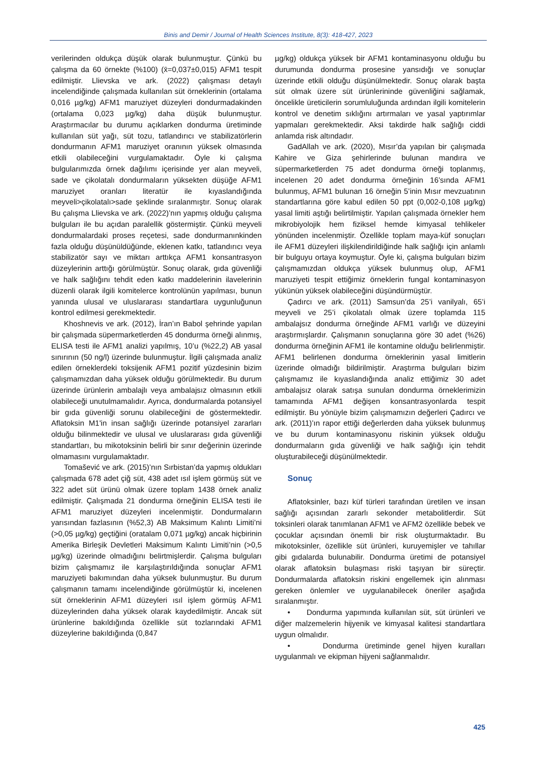Binis and Demir / Journal of Health Sciences Institute, 8(3): 418-427, 2023
verilerinden oldukça düşük olarak bulunmuştur. Çünkü bu çalışma da 60 örnekte (%100) (x̄=0,037±0,015) AFM1 tespit edilmiştir. Llievska ve ark. (2022) çalışması detaylı incelendiğinde çalışmada kullanılan süt örneklerinin (ortalama 0,016 µg/kg) AFM1 maruziyet düzeyleri dondurmadakinden (ortalama 0,023 µg/kg) daha düşük bulunmuştur. Araştırmacılar bu durumu açıklarken dondurma üretiminde kullanılan süt yağı, süt tozu, tatlandırıcı ve stabilizatörlerin dondurmanın AFM1 maruziyet oranının yüksek olmasında etkili olabileceğini vurgulamaktadır. Öyle ki çalışma bulgularımızda örnek dağılımı içerisinde yer alan meyveli, sade ve çikolatalı dondurmaların yüksekten düşüğe AFM1 maruziyet oranları literatür ile kıyaslandığında meyveli>çikolatalı>sade şeklinde sıralanmıştır. Sonuç olarak Bu çalışma Llievska ve ark. (2022)’nın yapmış olduğu çalışma bulguları ile bu açıdan paralellik göstermiştir. Çünkü meyveli dondurmalardaki proses reçetesi, sade dondurmanınkinden fazla olduğu düşünüldüğünde, eklenen katkı, tatlandırıcı veya stabilizatör sayı ve miktarı arttıkça AFM1 konsantrasyon düzeylerinin arttığı görülmüştür. Sonuç olarak, gıda güvenliği ve halk sağlığını tehdit eden katkı maddelerinin ilavelerinin düzenli olarak ilgili komitelerce kontrolünün yapılması, bunun yanında ulusal ve uluslararası standartlara uygunluğunun kontrol edilmesi gerekmektedir.
Khoshnevis ve ark. (2012), İran’ın Babol şehrinde yapılan bir çalışmada süpermarketlerden 45 dondurma örneği alınmış, ELISA testi ile AFM1 analizi yapılmış, 10’u (%22,2) AB yasal sınırının (50 ng/l) üzerinde bulunmuştur. İlgili çalışmada analiz edilen örneklerdeki toksijenik AFM1 pozitif yüzdesinin bizim çalışmamızdan daha yüksek olduğu görülmektedir. Bu durum üzerinde ürünlerin ambalajlı veya ambalajsız olmasının etkili olabileceği unutulmamalıdır. Ayrıca, dondurmalarda potansiyel bir gıda güvenliği sorunu olabileceğini de göstermektedir. Aflatoksin M1'in insan sağlığı üzerinde potansiyel zararları olduğu bilinmektedir ve ulusal ve uluslararası gıda güvenliği standartları, bu mikotoksinin belirli bir sınır değerinin üzerinde olmamasını vurgulamaktadır.
Tomašević ve ark. (2015)’nın Sırbistan’da yapmış oldukları çalışmada 678 adet çiğ süt, 438 adet ısıl işlem görmüş süt ve 322 adet süt ürünü olmak üzere toplam 1438 örnek analiz edilmiştir. Çalışmada 21 dondurma örneğinin ELISA testi ile AFM1 maruziyet düzeyleri incelenmiştir. Dondurmaların yarısından fazlasının (%52,3) AB Maksimum Kalıntı Limiti’ni (>0,05 µg/kg) geçtiğini (oratalam 0,071 µg/kg) ancak hiçbirinin Amerika Birleşik Devletleri Maksimum Kalıntı Limiti’nin (>0,5 µg/kg) üzerinde olmadığını belirtmişlerdir. Çalışma bulguları bizim çalışmamız ile karşılaştırıldığında sonuçlar AFM1 maruziyeti bakımından daha yüksek bulunmuştur. Bu durum çalışmanın tamamı incelendiğinde görülmüştür ki, incelenen süt örneklerinin AFM1 düzeyleri ısıl işlem görmüş AFM1 düzeylerinden daha yüksek olarak kaydedilmiştir. Ancak süt ürünlerine bakıldığında özellikle süt tozlarındaki AFM1 düzeylerine bakıldığında (0,847
µg/kg) oldukça yüksek bir AFM1 kontaminasyonu olduğu bu durumunda dondurma prosesine yansıdığı ve sonuçlar üzerinde etkili olduğu düşünülmektedir. Sonuç olarak başta süt olmak üzere süt ürünlerininde güvenliğini sağlamak, öncelikle üreticilerin sorumluluğunda ardından ilgili komitelerin kontrol ve denetim sıklığını artırmaları ve yasal yaptırımlar yapmaları gerekmektedir. Aksi takdirde halk sağlığı ciddi anlamda risk altındadır.
GadAllah ve ark. (2020), Mısır’da yapılan bir çalışmada Kahire ve Giza şehirlerinde bulunan mandıra ve süpermarketlerden 75 adet dondurma örneği toplanmış, incelenen 20 adet dondurma örneğinin 16’sında AFM1 bulunmuş, AFM1 bulunan 16 örneğin 5’inin Mısır mevzuatının standartlarına göre kabul edilen 50 ppt (0,002-0,108 µg/kg) yasal limiti aştığı belirtilmiştir. Yapılan çalışmada örnekler hem mikrobiyolojik hem fiziksel hemde kimyasal tehlikeler yönünden incelenmiştir. Özellikle toplam maya-küf sonuçları ile AFM1 düzeyleri ilişkilendirildiğinde halk sağlığı için anlamlı bir bulguyu ortaya koymuştur. Öyle ki, çalışma bulguları bizim çalışmamızdan oldukça yüksek bulunmuş olup, AFM1 maruziyeti tespit ettiğimiz örneklerin fungal kontaminasyon yükünün yüksek olabileceğini düşündürmüştür.
Çadırcı ve ark. (2011) Samsun’da 25’i vanilyalı, 65’i meyveli ve 25’i çikolatalı olmak üzere toplamda 115 ambalajsız dondurma örneğinde AFM1 varlığı ve düzeyini araştırmışlardır. Çalışmanın sonuçlarına göre 30 adet (%26) dondurma örneğinin AFM1 ile kontamine olduğu belirlenmiştir. AFM1 belirlenen dondurma örneklerinin yasal limitlerin üzerinde olmadığı bildirilmiştir. Araştırma bulguları bizim çalışmamız ile kıyaslandığında analiz ettiğimiz 30 adet ambalajsız olarak satışa sunulan dondurma örneklerimizin tamamında AFM1 değişen konsantrasyonlarda tespit edilmiştir. Bu yönüyle bizim çalışmamızın değerleri Çadırcı ve ark. (2011)’ın rapor ettiği değerlerden daha yüksek bulunmuş ve bu durum kontaminasyonu riskinin yüksek olduğu dondurmaların gıda güvenliği ve halk sağlığı için tehdit oluşturabileceği düşünülmektedir.
Sonuç
Aflatoksinler, bazı küf türleri tarafından üretilen ve insan sağlığı açısından zararlı sekonder metabolitlerdir. Süt toksinleri olarak tanımlanan AFM1 ve AFM2 özellikle bebek ve çocuklar açısından önemli bir risk oluşturmaktadır. Bu mikotoksinler, özellikle süt ürünleri, kuruyemişler ve tahıllar gibi gıdalarda bulunabilir. Dondurma üretimi de potansiyel olarak aflatoksin bulaşması riski taşıyan bir süreçtir. Dondurmalarda aflatoksin riskini engellemek için alınması gereken önlemler ve uygulanabilecek öneriler aşağıda sıralanmıştır.
• Dondurma yapımında kullanılan süt, süt ürünleri ve diğer malzemelerin hijyenik ve kimyasal kalitesi standartlara uygun olmalıdır.
• Dondurma üretiminde genel hijyen kuralları uygulanmalı ve ekipman hijyeni sağlanmalıdır.
425